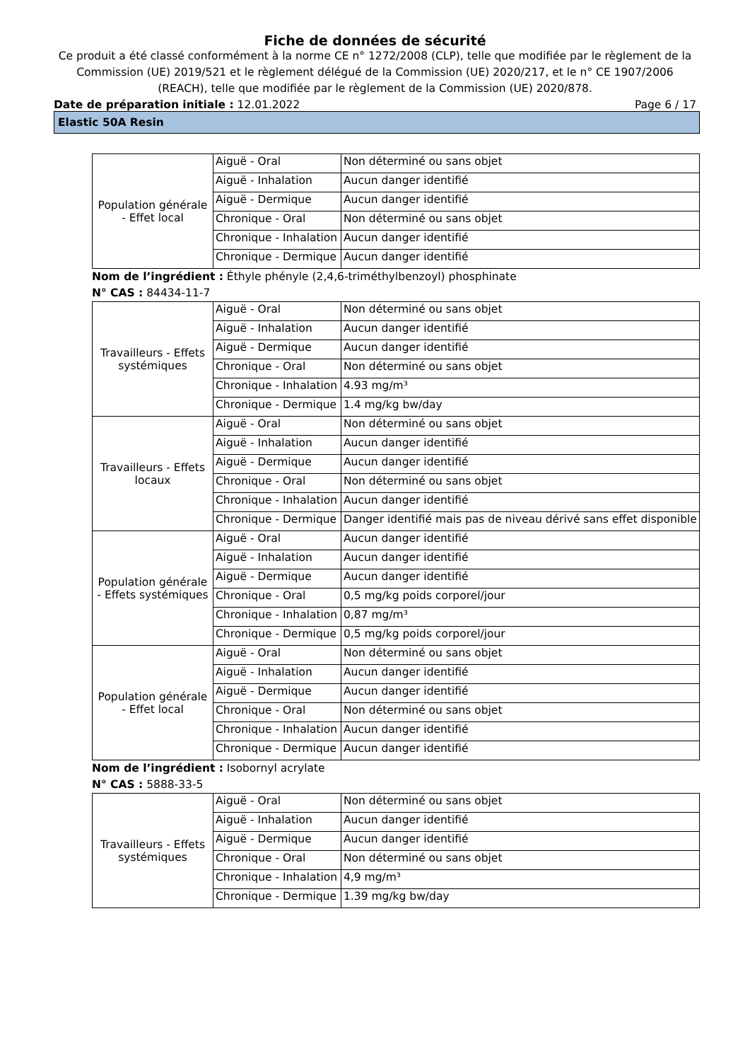Fiche de données de sécurité
Ce produit a été classé conformément à la norme CE n° 1272/2008 (CLP), telle que modifiée par le règlement de la Commission (UE) 2019/521 et le règlement délégué de la Commission (UE) 2020/217, et le n° CE 1907/2006 (REACH), telle que modifiée par le règlement de la Commission (UE) 2020/878.
Date de préparation initiale : 12.01.2022 Page 6 / 17
Elastic 50A Resin
| Population générale - Effet local | Aiguë - Oral | Non déterminé ou sans objet |
| | Aiguë - Inhalation | Aucun danger identifié |
| | Aiguë - Dermique | Aucun danger identifié |
| | Chronique - Oral | Non déterminé ou sans objet |
| | Chronique - Inhalation | Aucun danger identifié |
| | Chronique - Dermique | Aucun danger identifié |
Nom de l’ingrédient : Éthyle phényle (2,4,6-triméthylbenzoyl) phosphinate
N° CAS : 84434-11-7
| Travailleurs - Effets systémiques | Aiguë - Oral | Non déterminé ou sans objet |
| | Aiguë - Inhalation | Aucun danger identifié |
| | Aiguë - Dermique | Aucun danger identifié |
| | Chronique - Oral | Non déterminé ou sans objet |
| | Chronique - Inhalation | 4.93 mg/m³ |
| | Chronique - Dermique | 1.4 mg/kg bw/day |
| Travailleurs - Effets locaux | Aiguë - Oral | Non déterminé ou sans objet |
| | Aiguë - Inhalation | Aucun danger identifié |
| | Aiguë - Dermique | Aucun danger identifié |
| | Chronique - Oral | Non déterminé ou sans objet |
| | Chronique - Inhalation | Aucun danger identifié |
| | Chronique - Dermique | Danger identifié mais pas de niveau dérivé sans effet disponible |
| Population générale - Effets systémiques | Aiguë - Oral | Aucun danger identifié |
| | Aiguë - Inhalation | Aucun danger identifié |
| | Aiguë - Dermique | Aucun danger identifié |
| | Chronique - Oral | 0,5 mg/kg poids corporel/jour |
| | Chronique - Inhalation | 0,87 mg/m³ |
| | Chronique - Dermique | 0,5 mg/kg poids corporel/jour |
| Population générale - Effet local | Aiguë - Oral | Non déterminé ou sans objet |
| | Aiguë - Inhalation | Aucun danger identifié |
| | Aiguë - Dermique | Aucun danger identifié |
| | Chronique - Oral | Non déterminé ou sans objet |
| | Chronique - Inhalation | Aucun danger identifié |
| | Chronique - Dermique | Aucun danger identifié |
Nom de l’ingrédient : Isobornyl acrylate
N° CAS : 5888-33-5
| Travailleurs - Effets systémiques | Aiguë - Oral | Non déterminé ou sans objet |
| | Aiguë - Inhalation | Aucun danger identifié |
| | Aiguë - Dermique | Aucun danger identifié |
| | Chronique - Oral | Non déterminé ou sans objet |
| | Chronique - Inhalation | 4,9 mg/m³ |
| | Chronique - Dermique | 1.39 mg/kg bw/day |